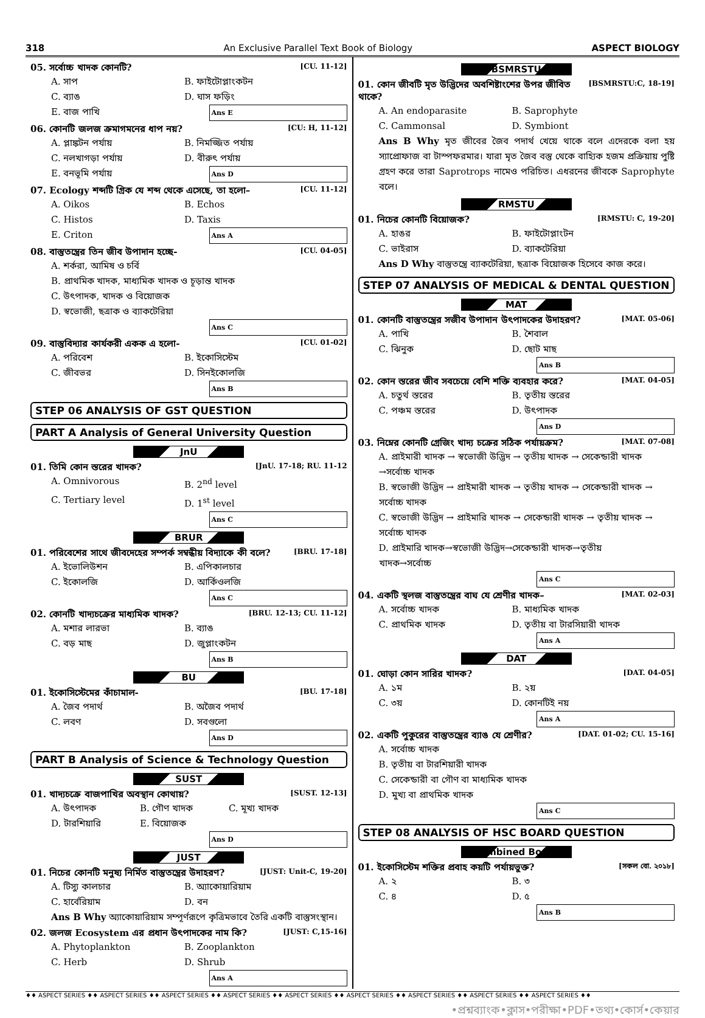318 An Exclusive Parallel Text Book of Biology ASPECT BIOLOGY
05. সর্বোচ্চ খাদক কোনটি? [CU. 11-12]
A. সাপ B. ফাইটোপ্লাংকটন C. ব্যাঙ D. ঘাস ফড়িং E. বাজ পাখি Ans E
06. কোনটি জলজ ক্রমাগমনের ধাপ নয়? [CU: H, 11-12]
A. প্লাঙ্কটন পর্যায় B. নিমজ্জিত পর্যায় C. নলখাগড়া পর্যায় D. বীরুৎ পর্যায় E. বনভূমি পর্যায় Ans D
07. Ecology শব্দটি গ্রিক যে শব্দ থেকে এসেছে, তা হলো– [CU. 11-12]
A. Oikos B. Echos C. Histos D. Taxis E. Criton Ans A
08. বাস্তুতন্ত্রের তিন জীব উপাদান হচ্ছে- [CU. 04-05]
A. শর্করা, আমিষ ও চর্বি B. প্রাথমিক খাদক, মাধ্যমিক খাদক ও চূড়ান্ত খাদক C. উৎপাদক, খাদক ও বিয়োজক D. স্বভোজী, ছত্রাক ও ব্যাকটেরিয়া Ans C
09. বাস্তুবিদ্যার কার্যকরী একক এ হলো- [CU. 01-02]
A. পরিবেশ B. ইকোসিস্টেম C. জীবভর D. সিনইকোলজি Ans B
STEP 06 ANALYSIS OF GST QUESTION
PART A Analysis of General University Question
JnU
01. তিমি কোন স্তরের খাদক? [JnU. 17-18; RU. 11-12
A. Omnivorous B. 2<sup>nd</sup> level C. Tertiary level D. 1<sup>st</sup> level Ans C
BRUR
01. পরিবেশের সাথে জীবদেহের সম্পর্ক সম্বন্ধীয় বিদ্যাকে কী বলে? [BRU. 17-18]
A. ইভোলিউশন B. এপিকালচার C. ইকোলজি D. আর্কিওলজি Ans C
02. কোনটি খাদ্যচক্রের মাধ্যমিক খাদক? [BRU. 12-13; CU. 11-12]
A. মশার লারভা B. ব্যাঙ C. বড় মাছ D. জুপ্লাংকটন Ans B
BU
01. ইকোসিস্টেমের কাঁচামাল- [BU. 17-18]
A. জৈব পদার্থ B. অজৈব পদার্থ C. লবণ D. সবগুলো Ans D
PART B Analysis of Science & Technology Question
SUST
01. খাদ্যচক্রে বাজপাখির অবস্থান কোথায়? [SUST. 12-13]
A. উৎপাদক B. গৌণ খাদক C. মূখ্য খাদক D. টারশিয়ারি E. বিয়োজক Ans D
JUST
01. নিচের কোনটি মনুষ্য নির্মিত বাস্তুতন্ত্রের উদাহরণ? [JUST: Unit-C, 19-20]
A. টিস্যু কালচার B. অ্যাকোয়ারিয়াম C. হার্বেরিয়াম D. বন
Ans B Why অ্যাকোয়ারিয়াম সম্পূর্ণরূপে কৃত্রিমভাবে তৈরি একটি বাস্তুসংস্থান।
02. জলজ Ecosystem এর প্রধান উৎপাদকের নাম কি? [JUST: C,15-16]
A. Phytoplankton B. Zooplankton C. Herb D. Shrub Ans A
BSMRSTU
01. কোন জীবটি মৃত উদ্ভিদের অবশিষ্টাংশের উপর জীবিত থাকে? [BSMRSTU:C, 18-19]
A. An endoparasite B. Saprophyte C. Cammonsal D. Symbiont
Ans B Why মৃত জীবের জৈব পদার্থ খেয়ে থাকে বলে এদেরকে বলা হয় স্যাপ্রোফাজ বা টাস্পফরমার। যারা মৃত জৈব বস্তু থেকে বাহ্যিক হজম প্রক্রিয়ায় পুষ্টি গ্রহণ করে তারা Saprotrops নামেও পরিচিত। এধরনের জীবকে Saprophyte বলে।
RMSTU
01. নিচের কোনটি বিয়োজক? [RMSTU: C, 19-20]
A. হাঙর B. ফাইটোপ্লাংটন C. ভাইরাস D. ব্যাকটেরিয়া
Ans D Why বাস্তুতন্ত্রে ব্যাকটেরিয়া, ছত্রাক বিয়োজক হিসেবে কাজ করে।
STEP 07 ANALYSIS OF MEDICAL & DENTAL QUESTION
MAT
01. কোনটি বাস্তুতন্ত্রের সজীব উপাদান উৎপাদকের উদাহরণ? [MAT. 05-06]
A. পাখি B. শৈবাল C. ঝিনুক D. ছোট মাছ Ans B
02. কোন স্তরের জীব সবচেয়ে বেশি শক্তি ব্যবহার করে? [MAT. 04-05]
A. চতুর্থ স্তরের B. তৃতীয় স্তরের C. পঞ্চম স্তরের D. উৎপাদক Ans D
03. নিম্নের কোনটি গ্রেজিং খাদ্য চক্রের সঠিক পর্যায়ক্রম? [MAT. 07-08]
A. প্রাইমারী খাদক → স্বভোজী উদ্ভিদ → তৃতীয় খাদক → সেকেন্ডারী খাদক →সর্বোচ্চ খাদক B. স্বভোজী উদ্ভিদ → প্রাইমারী খাদক → তৃতীয় খাদক → সেকেন্ডারী খাদক → সর্বোচ্চ খাদক C. স্বভোজী উদ্ভিদ → প্রাইমারি খাদক → সেকেন্ডারী খাদক → তৃতীয় খাদক → সর্বোচ্চ খাদক D. প্রাইমারি খাদক→স্বভোজী উদ্ভিদ→সেকেন্ডারী খাদক→তৃতীয় খাদক→সর্বোচ্চ Ans C
04. একটি স্থলজ বাস্তুতন্ত্রের বাঘ যে শ্রেণীর খাদক– [MAT. 02-03]
A. সর্বোচ্চ খাদক B. মাধ্যমিক খাদক C. প্রাথমিক খাদক D. তৃতীয় বা টারসিয়ারী খাদক Ans A
DAT
01. ঘোড়া কোন সারির খাদক? [DAT. 04-05]
A. ১ম B. ২য় C. ৩য় D. কোনটিই নয় Ans A
02. একটি পুকুরের বাস্তুতন্ত্রের ব্যাঙ যে শ্রেণীর? [DAT. 01-02; CU. 15-16]
A. সর্বোচ্চ খাদক B. তৃতীয় বা টারশিয়ারী খাদক C. সেকেন্ডারী বা গৌণ বা মাধ্যমিক খাদক D. মুখ্য বা প্রাথমিক খাদক Ans C
STEP 08 ANALYSIS OF HSC BOARD QUESTION
Combined Board
01. ইকোসিস্টেম শক্তির প্রবাহ কয়টি পর্যায়ভুক্ত? [সকল বো. ২০১৮]
A. ২ B. ৩ C. ৪ D. ৫ Ans B
♦♦ ASPECT SERIES ♦♦ ASPECT SERIES ♦♦ ASPECT SERIES ♦♦ ASPECT SERIES ♦♦ ASPECT SERIES ♦♦ ASPECT SERIES ♦♦ ASPECT SERIES ♦♦ ASPECT SERIES ♦♦ ASPECT SERIES ♦♦
•প্রশ্নব্যাংক•ক্লাস•পরীক্ষা•PDF•তথ্য•কোর্স•কেয়ার